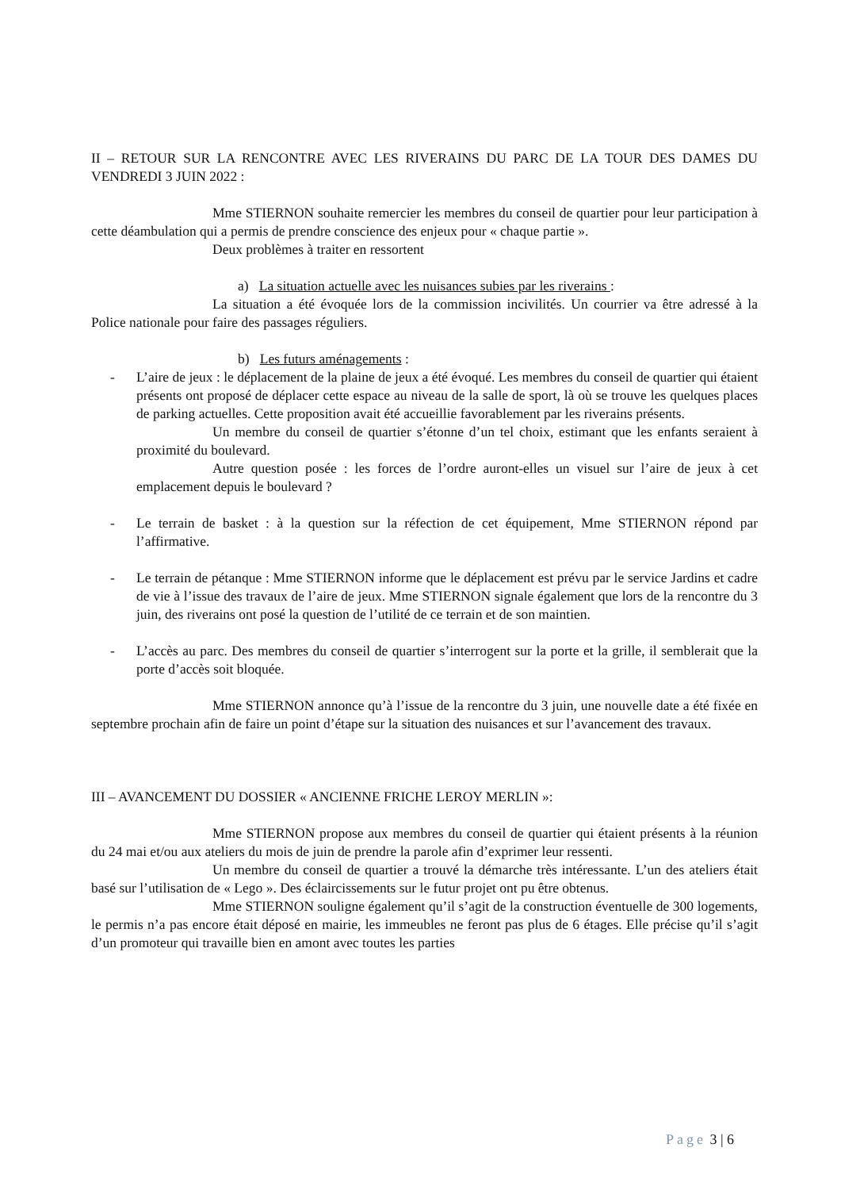II – RETOUR SUR LA RENCONTRE AVEC LES RIVERAINS DU PARC DE LA TOUR DES DAMES DU VENDREDI 3 JUIN 2022 :
Mme STIERNON souhaite remercier les membres du conseil de quartier pour leur participation à cette déambulation qui a permis de prendre conscience des enjeux pour « chaque partie ».
Deux problèmes à traiter en ressortent
a) La situation actuelle avec les nuisances subies par les riverains :
La situation a été évoquée lors de la commission incivilités. Un courrier va être adressé à la Police nationale pour faire des passages réguliers.
b) Les futurs aménagements :
- L’aire de jeux : le déplacement de la plaine de jeux a été évoqué. Les membres du conseil de quartier qui étaient présents ont proposé de déplacer cette espace au niveau de la salle de sport, là où se trouve les quelques places de parking actuelles. Cette proposition avait été accueillie favorablement par les riverains présents.
Un membre du conseil de quartier s’étonne d’un tel choix, estimant que les enfants seraient à proximité du boulevard.
Autre question posée : les forces de l’ordre auront-elles un visuel sur l’aire de jeux à cet emplacement depuis le boulevard ?
- Le terrain de basket : à la question sur la réfection de cet équipement, Mme STIERNON répond par l’affirmative.
- Le terrain de pétanque : Mme STIERNON informe que le déplacement est prévu par le service Jardins et cadre de vie à l’issue des travaux de l’aire de jeux. Mme STIERNON signale également que lors de la rencontre du 3 juin, des riverains ont posé la question de l’utilité de ce terrain et de son maintien.
- L’accès au parc. Des membres du conseil de quartier s’interrogent sur la porte et la grille, il semblerait que la porte d’accès soit bloquée.
Mme STIERNON annonce qu’à l’issue de la rencontre du 3 juin, une nouvelle date a été fixée en septembre prochain afin de faire un point d’étape sur la situation des nuisances et sur l’avancement des travaux.
III – AVANCEMENT DU DOSSIER « ANCIENNE FRICHE LEROY MERLIN »:
Mme STIERNON propose aux membres du conseil de quartier qui étaient présents à la réunion du 24 mai et/ou aux ateliers du mois de juin de prendre la parole afin d’exprimer leur ressenti.
Un membre du conseil de quartier a trouvé la démarche très intéressante. L’un des ateliers était basé sur l’utilisation de « Lego ». Des éclaircissements sur le futur projet ont pu être obtenus.
Mme STIERNON souligne également qu’il s’agit de la construction éventuelle de 300 logements, le permis n’a pas encore était déposé en mairie, les immeubles ne feront pas plus de 6 étages. Elle précise qu’il s’agit d’un promoteur qui travaille bien en amont avec toutes les parties
Page 3 | 6